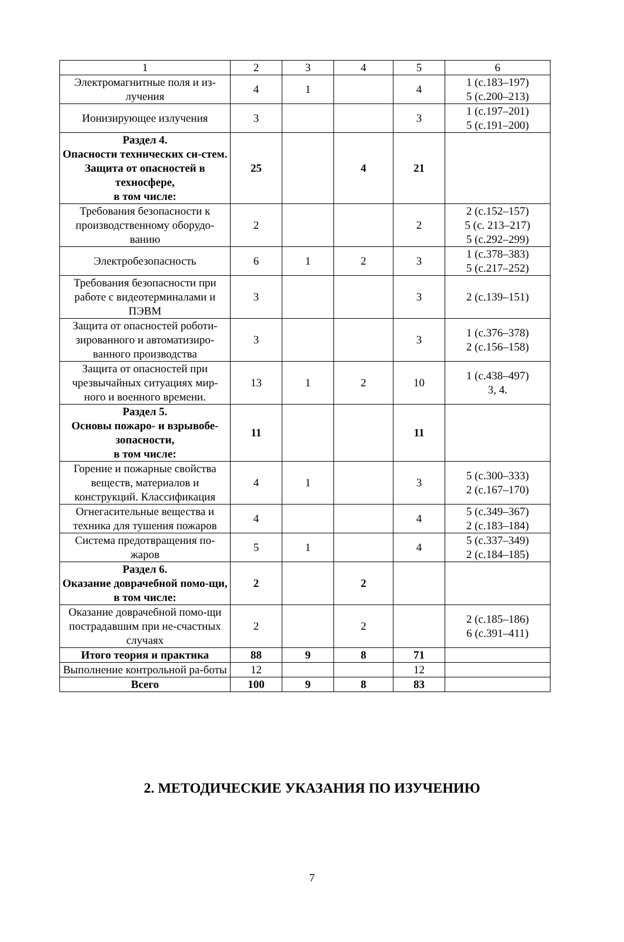| 1 | 2 | 3 | 4 | 5 | 6 |
| --- | --- | --- | --- | --- | --- |
| Электромагнитные поля и из-лучения | 4 | 1 | | 4 | 1 (с.183–197) 5 (с.200–213) |
| Ионизирующее излучения | 3 | | | 3 | 1 (с.197–201) 5 (с.191–200) |
| Раздел 4. Опасности технических си-стем. Защита от опасностей в техносфере, в том числе: | 25 | | 4 | 21 | |
| Требования безопасности к производственному оборудо-ванию | 2 | | | 2 | 2 (с.152–157) 5 (с. 213–217) 5 (с.292–299) |
| Электробезопасность | 6 | 1 | 2 | 3 | 1 (с.378–383) 5 (с.217–252) |
| Требования безопасности при работе с видеотерминалами и ПЭВМ | 3 | | | 3 | 2 (с.139–151) |
| Защита от опасностей роботи-зированного и автоматизиро-ванного производства | 3 | | | 3 | 1 (с.376–378) 2 (с.156–158) |
| Защита от опасностей при чрезвычайных ситуациях мир-ного и военного времени. | 13 | 1 | 2 | 10 | 1 (с.438–497) 3, 4. |
| Раздел 5. Основы пожаро- и взрывобе-зопасности, в том числе: | 11 | | | 11 | |
| Горение и пожарные свойства веществ, материалов и конструкций. Классификация | 4 | 1 | | 3 | 5 (с.300–333) 2 (с.167–170) |
| Огнегасительные вещества и техника для тушения пожаров | 4 | | | 4 | 5 (с.349–367) 2 (с.183–184) |
| Система предотвращения по-жаров | 5 | 1 | | 4 | 5 (с.337–349) 2 (с.184–185) |
| Раздел 6. Оказание доврачебной помо-щи, в том числе: | 2 | | 2 | | |
| Оказание доврачебной помо-щи пострадавшим при не-счастных случаях | 2 | | 2 | | 2 (с.185–186) 6 (с.391–411) |
| Итого теория и практика | 88 | 9 | 8 | 71 | |
| Выполнение контрольной ра-боты | 12 | | | 12 | |
| Всего | 100 | 9 | 8 | 83 | |
2. МЕТОДИЧЕСКИЕ УКАЗАНИЯ ПО ИЗУЧЕНИЮ
7